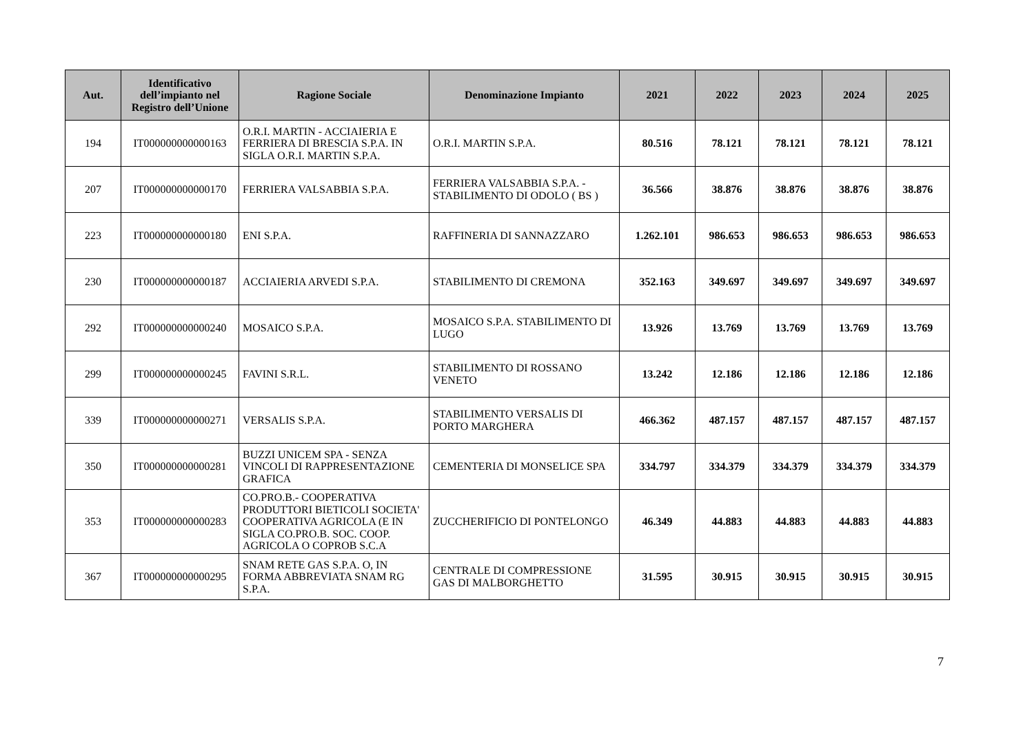| Aut. | Identificativo dell’impianto nel Registro dell’Unione | Ragione Sociale | Denominazione Impianto | 2021 | 2022 | 2023 | 2024 | 2025 |
| --- | --- | --- | --- | --- | --- | --- | --- | --- |
| 194 | IT000000000000163 | O.R.I. MARTIN - ACCIAIERIA E FERRIERA DI BRESCIA S.P.A. IN SIGLA O.R.I. MARTIN S.P.A. | O.R.I. MARTIN S.P.A. | 80.516 | 78.121 | 78.121 | 78.121 | 78.121 |
| 207 | IT000000000000170 | FERRIERA VALSABBIA S.P.A. | FERRIERA VALSABBIA S.P.A. - STABILIMENTO DI ODOLO ( BS ) | 36.566 | 38.876 | 38.876 | 38.876 | 38.876 |
| 223 | IT000000000000180 | ENI S.P.A. | RAFFINERIA DI SANNAZZARO | 1.262.101 | 986.653 | 986.653 | 986.653 | 986.653 |
| 230 | IT000000000000187 | ACCIAIERIA ARVEDI S.P.A. | STABILIMENTO DI CREMONA | 352.163 | 349.697 | 349.697 | 349.697 | 349.697 |
| 292 | IT000000000000240 | MOSAICO S.P.A. | MOSAICO S.P.A. STABILIMENTO DI LUGO | 13.926 | 13.769 | 13.769 | 13.769 | 13.769 |
| 299 | IT000000000000245 | FAVINI S.R.L. | STABILIMENTO DI ROSSANO VENETO | 13.242 | 12.186 | 12.186 | 12.186 | 12.186 |
| 339 | IT000000000000271 | VERSALIS S.P.A. | STABILIMENTO VERSALIS DI PORTO MARGHERA | 466.362 | 487.157 | 487.157 | 487.157 | 487.157 |
| 350 | IT000000000000281 | BUZZI UNICEM SPA - SENZA VINCOLI DI RAPPRESENTAZIONE GRAFICA | CEMENTERIA DI MONSELICE SPA | 334.797 | 334.379 | 334.379 | 334.379 | 334.379 |
| 353 | IT000000000000283 | CO.PRO.B.- COOPERATIVA PRODUTTORI BIETICOLI SOCIETA' COOPERATIVA AGRICOLA (E IN SIGLA CO.PRO.B. SOC. COOP. AGRICOLA O COPROB S.C.A | ZUCCHERIFICIO DI PONTELONGO | 46.349 | 44.883 | 44.883 | 44.883 | 44.883 |
| 367 | IT000000000000295 | SNAM RETE GAS S.P.A. O, IN FORMA ABBREVIATA SNAM RG S.P.A. | CENTRALE DI COMPRESSIONE GAS DI MALBORGHETTO | 31.595 | 30.915 | 30.915 | 30.915 | 30.915 |
7